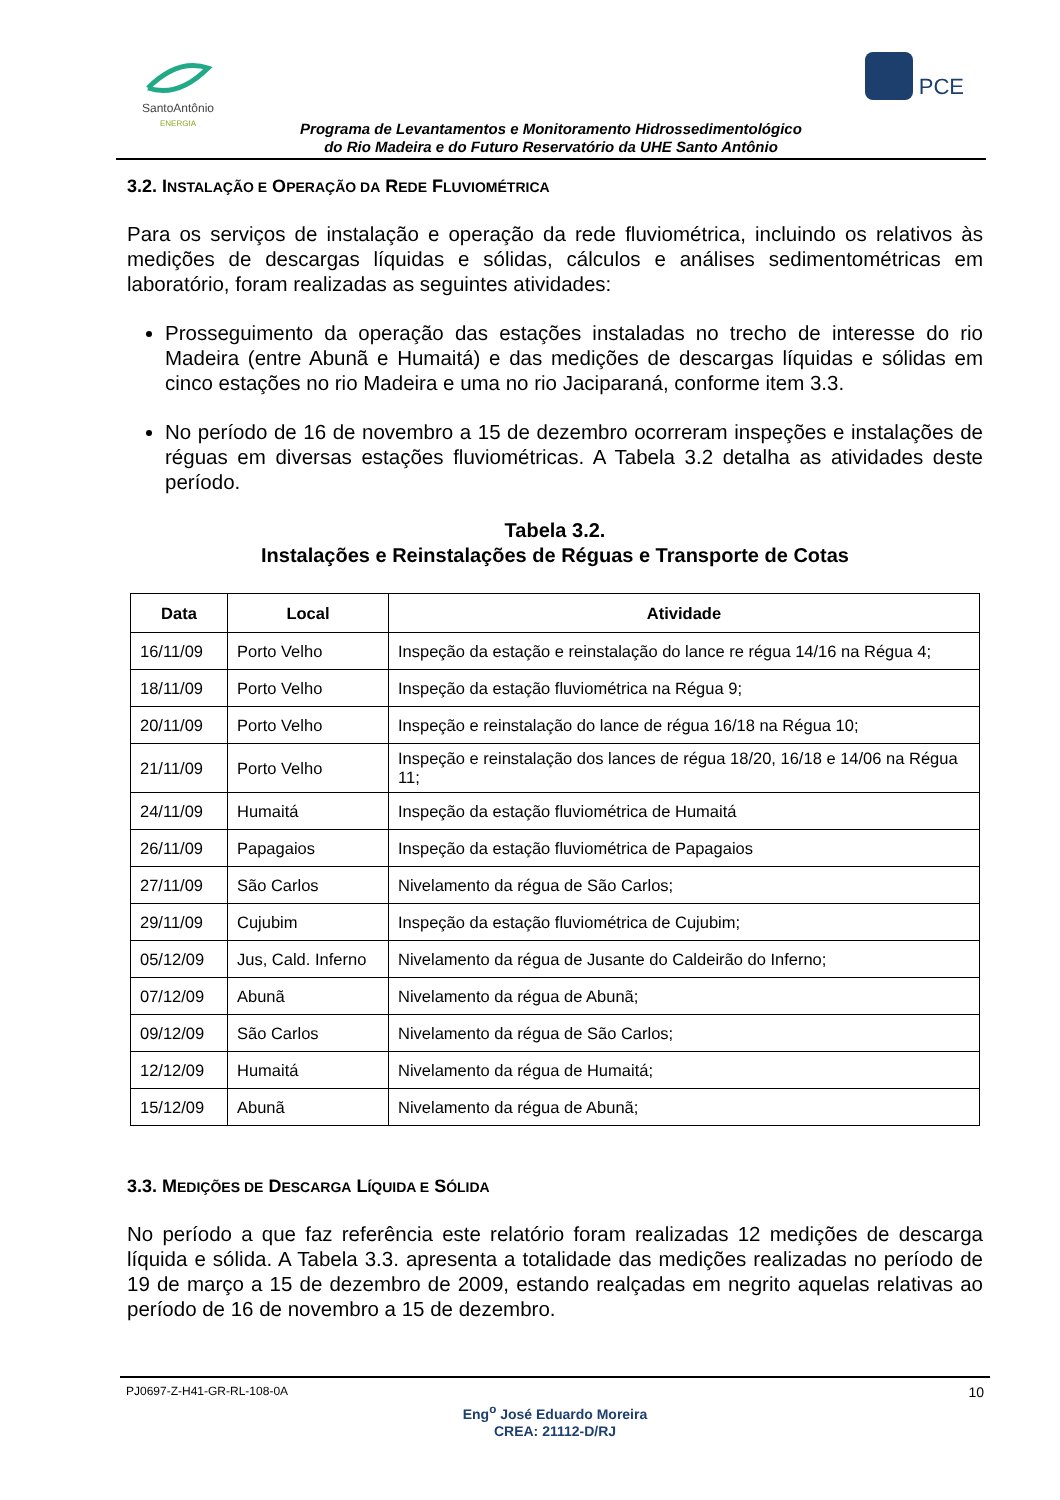SantoAntônio
ENERGIA
PCE
Programa de Levantamentos e Monitoramento Hidrossedimentológico
do Rio Madeira e do Futuro Reservatório da UHE Santo Antônio
3.2. INSTALAÇÃO E OPERAÇÃO DA REDE FLUVIOMÉTRICA
Para os serviços de instalação e operação da rede fluviométrica, incluindo os relativos às medições de descargas líquidas e sólidas, cálculos e análises sedimentométricas em laboratório, foram realizadas as seguintes atividades:
Prosseguimento da operação das estações instaladas no trecho de interesse do rio Madeira (entre Abunã e Humaitá) e das medições de descargas líquidas e sólidas em cinco estações no rio Madeira e uma no rio Jaciparaná, conforme item 3.3.
No período de 16 de novembro a 15 de dezembro ocorreram inspeções e instalações de réguas em diversas estações fluviométricas. A Tabela 3.2 detalha as atividades deste período.
Tabela 3.2.
Instalações e Reinstalações de Réguas e Transporte de Cotas
| Data | Local | Atividade |
| --- | --- | --- |
| 16/11/09 | Porto Velho | Inspeção da estação e reinstalação do lance re régua 14/16 na Régua 4; |
| 18/11/09 | Porto Velho | Inspeção da estação fluviométrica na Régua 9; |
| 20/11/09 | Porto Velho | Inspeção e reinstalação do lance de régua 16/18 na Régua 10; |
| 21/11/09 | Porto Velho | Inspeção e reinstalação dos lances de régua 18/20, 16/18 e 14/06 na Régua 11; |
| 24/11/09 | Humaitá | Inspeção da estação fluviométrica de Humaitá |
| 26/11/09 | Papagaios | Inspeção da estação fluviométrica de Papagaios |
| 27/11/09 | São Carlos | Nivelamento da régua de São Carlos; |
| 29/11/09 | Cujubim | Inspeção da estação fluviométrica de Cujubim; |
| 05/12/09 | Jus, Cald. Inferno | Nivelamento da régua de Jusante do Caldeirão do Inferno; |
| 07/12/09 | Abunã | Nivelamento da régua de Abunã; |
| 09/12/09 | São Carlos | Nivelamento da régua de São Carlos; |
| 12/12/09 | Humaitá | Nivelamento da régua de Humaitá; |
| 15/12/09 | Abunã | Nivelamento da régua de Abunã; |
3.3. MEDIÇÕES DE DESCARGA LÍQUIDA E SÓLIDA
No período a que faz referência este relatório foram realizadas 12 medições de descarga líquida e sólida. A Tabela 3.3. apresenta a totalidade das medições realizadas no período de 19 de março a 15 de dezembro de 2009, estando realçadas em negrito aquelas relativas ao período de 16 de novembro a 15 de dezembro.
PJ0697-Z-H41-GR-RL-108-0A 10
Eng<sup>o</sup> José Eduardo Moreira
CREA: 21112-D/RJ